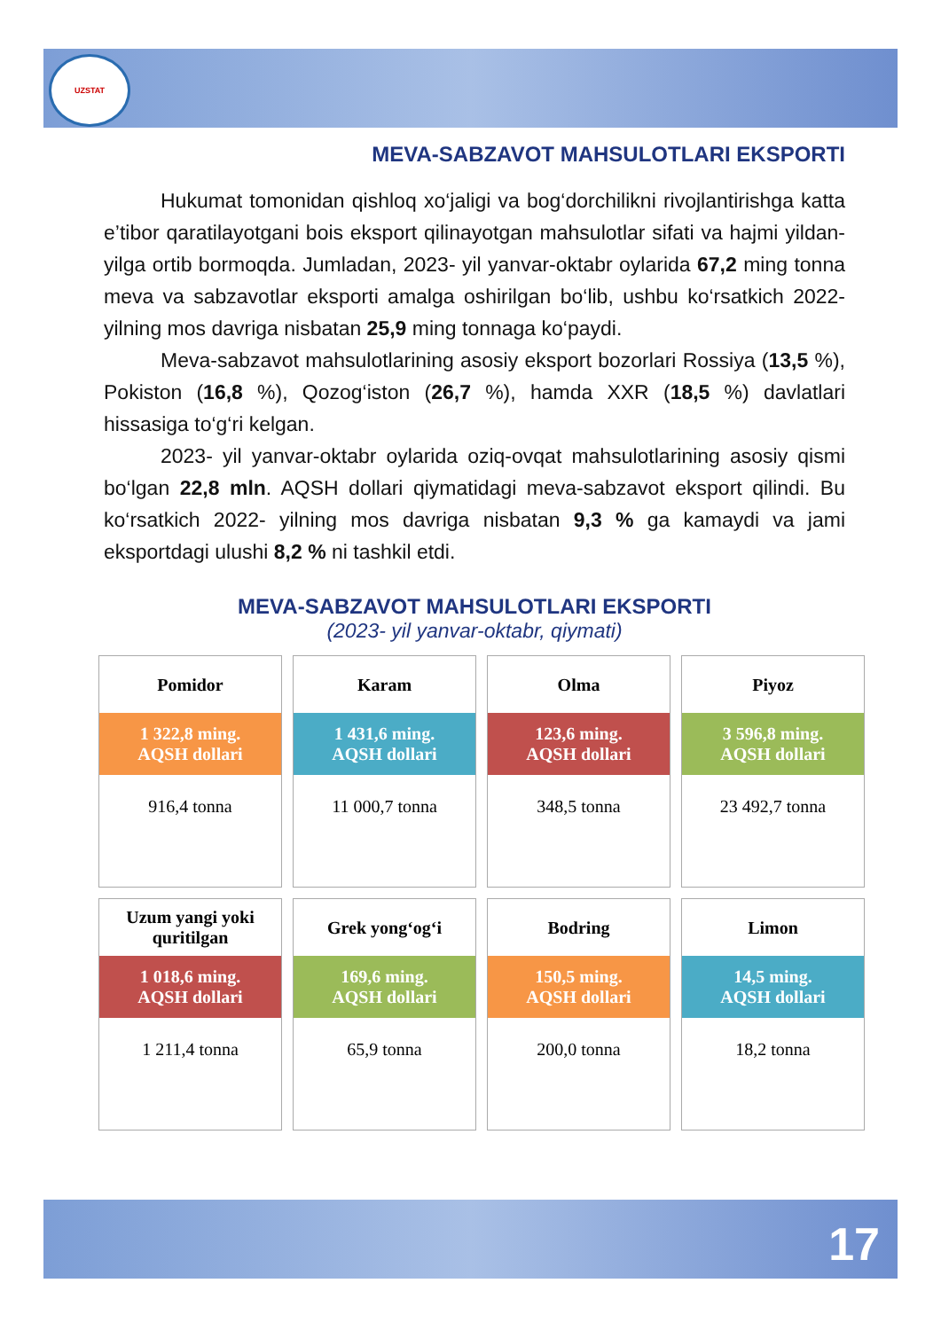UZSTAT
MEVA-SABZAVOT MAHSULOTLARI EKSPORTI
Hukumat tomonidan qishloq xo‘jaligi va bog‘dorchilikni rivojlantirishga katta e’tibor qaratilayotgani bois eksport qilinayotgan mahsulotlar sifati va hajmi yildan-yilga ortib bormoqda. Jumladan, 2023- yil yanvar-oktabr oylarida 67,2 ming tonna meva va sabzavotlar eksporti amalga oshirilgan bo‘lib, ushbu ko‘rsatkich 2022- yilning mos davriga nisbatan 25,9 ming tonnaga ko‘paydi.
Meva-sabzavot mahsulotlarining asosiy eksport bozorlari Rossiya (13,5 %), Pokiston (16,8 %), Qozog‘iston (26,7 %), hamda XXR (18,5 %) davlatlari hissasiga to‘g‘ri kelgan.
2023- yil yanvar-oktabr oylarida oziq-ovqat mahsulotlarining asosiy qismi bo‘lgan 22,8 mln. AQSH dollari qiymatidagi meva-sabzavot eksport qilindi. Bu ko‘rsatkich 2022- yilning mos davriga nisbatan 9,3 % ga kamaydi va jami eksportdagi ulushi 8,2 % ni tashkil etdi.
MEVA-SABZAVOT MAHSULOTLARI EKSPORTI
(2023- yil yanvar-oktabr, qiymati)
Pomidor
1 322,8 ming.
AQSH dollari
916,4 tonna
Karam
1 431,6 ming.
AQSH dollari
11 000,7 tonna
Olma
123,6 ming.
AQSH dollari
348,5 tonna
Piyoz
3 596,8 ming.
AQSH dollari
23 492,7 tonna
Uzum yangi yoki
quritilgan
1 018,6 ming.
AQSH dollari
1 211,4 tonna
Grek yong‘og‘i
169,6 ming.
AQSH dollari
65,9 tonna
Bodring
150,5 ming.
AQSH dollari
200,0 tonna
Limon
14,5 ming.
AQSH dollari
18,2 tonna
17